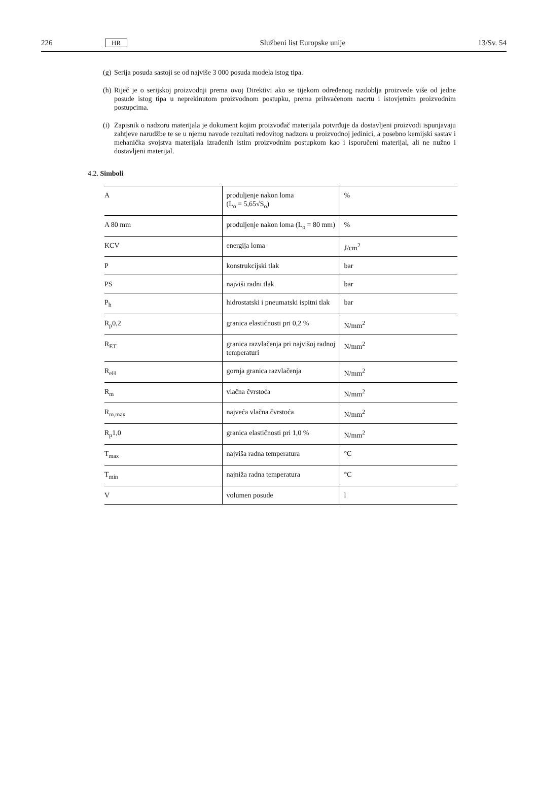226 HR Službeni list Europske unije 13/Sv. 54
(g) Serija posuda sastoji se od najviše 3 000 posuda modela istog tipa.
(h) Riječ je o serijskoj proizvodnji prema ovoj Direktivi ako se tijekom određenog razdoblja proizvede više od jedne posude istog tipa u neprekinutom proizvodnom postupku, prema prihvaćenom nacrtu i istovjetnim proizvodnim postupcima.
(i) Zapisnik o nadzoru materijala je dokument kojim proizvođač materijala potvrđuje da dostavljeni proizvodi ispunjavaju zahtjeve narudžbe te se u njemu navode rezultati redovitog nadzora u proizvodnoj jedinici, a posebno kemijski sastav i mehanička svojstva materijala izrađenih istim proizvodnim postupkom kao i isporučeni materijal, ali ne nužno i dostavljeni materijal.
4.2. Simboli
| A | produljenje nakon loma (L<sub>o</sub> = 5,65√S<sub>o</sub>) | % |
| A 80 mm | produljenje nakon loma (L<sub>o</sub> = 80 mm) | % |
| KCV | energija loma | J/cm<sup>2</sup> |
| P | konstrukcijski tlak | bar |
| PS | najviši radni tlak | bar |
| P<sub>h</sub> | hidrostatski i pneumatski ispitni tlak | bar |
| R<sub>p</sub>0,2 | granica elastičnosti pri 0,2 % | N/mm<sup>2</sup> |
| R<sub>ET</sub> | granica razvlačenja pri najvišoj radnoj temperaturi | N/mm<sup>2</sup> |
| R<sub>eH</sub> | gornja granica razvlačenja | N/mm<sup>2</sup> |
| R<sub>m</sub> | vlačna čvrstoća | N/mm<sup>2</sup> |
| R<sub>m,max</sub> | najveća vlačna čvrstoća | N/mm<sup>2</sup> |
| R<sub>p</sub>1,0 | granica elastičnosti pri 1,0 % | N/mm<sup>2</sup> |
| T<sub>max</sub> | najviša radna temperatura | °C |
| T<sub>min</sub> | najniža radna temperatura | °C |
| V | volumen posude | l |